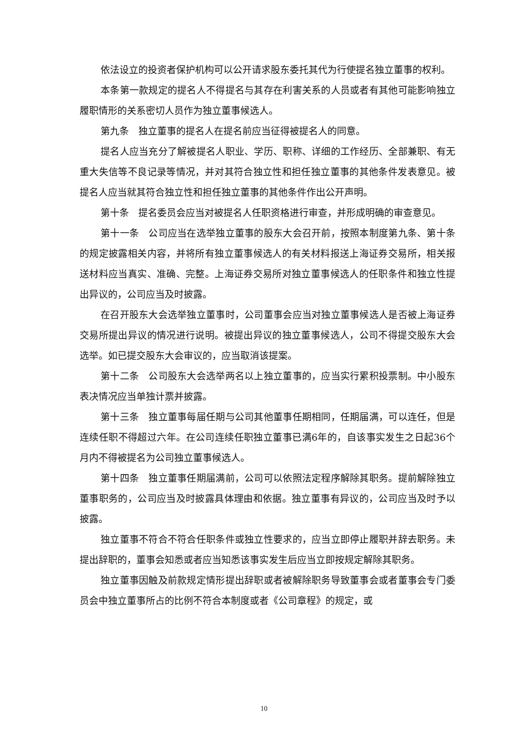依法设立的投资者保护机构可以公开请求股东委托其代为行使提名独立董事的权利。
本条第一款规定的提名人不得提名与其存在利害关系的人员或者有其他可能影响独立履职情形的关系密切人员作为独立董事候选人。
第九条　独立董事的提名人在提名前应当征得被提名人的同意。
提名人应当充分了解被提名人职业、学历、职称、详细的工作经历、全部兼职、有无重大失信等不良记录等情况，并对其符合独立性和担任独立董事的其他条件发表意见。被提名人应当就其符合独立性和担任独立董事的其他条件作出公开声明。
第十条　提名委员会应当对被提名人任职资格进行审查，并形成明确的审查意见。
第十一条　公司应当在选举独立董事的股东大会召开前，按照本制度第九条、第十条的规定披露相关内容，并将所有独立董事候选人的有关材料报送上海证券交易所，相关报送材料应当真实、准确、完整。上海证券交易所对独立董事候选人的任职条件和独立性提出异议的，公司应当及时披露。
在召开股东大会选举独立董事时，公司董事会应当对独立董事候选人是否被上海证券交易所提出异议的情况进行说明。被提出异议的独立董事候选人，公司不得提交股东大会选举。如已提交股东大会审议的，应当取消该提案。
第十二条　公司股东大会选举两名以上独立董事的，应当实行累积投票制。中小股东表决情况应当单独计票并披露。
第十三条　独立董事每届任期与公司其他董事任期相同，任期届满，可以连任，但是连续任职不得超过六年。在公司连续任职独立董事已满6年的，自该事实发生之日起36个月内不得被提名为公司独立董事候选人。
第十四条　独立董事任期届满前，公司可以依照法定程序解除其职务。提前解除独立董事职务的，公司应当及时披露具体理由和依据。独立董事有异议的，公司应当及时予以披露。
独立董事不符合不符合任职条件或独立性要求的，应当立即停止履职并辞去职务。未提出辞职的，董事会知悉或者应当知悉该事实发生后应当立即按规定解除其职务。
独立董事因触及前款规定情形提出辞职或者被解除职务导致董事会或者董事会专门委员会中独立董事所占的比例不符合本制度或者《公司章程》的规定，或
10